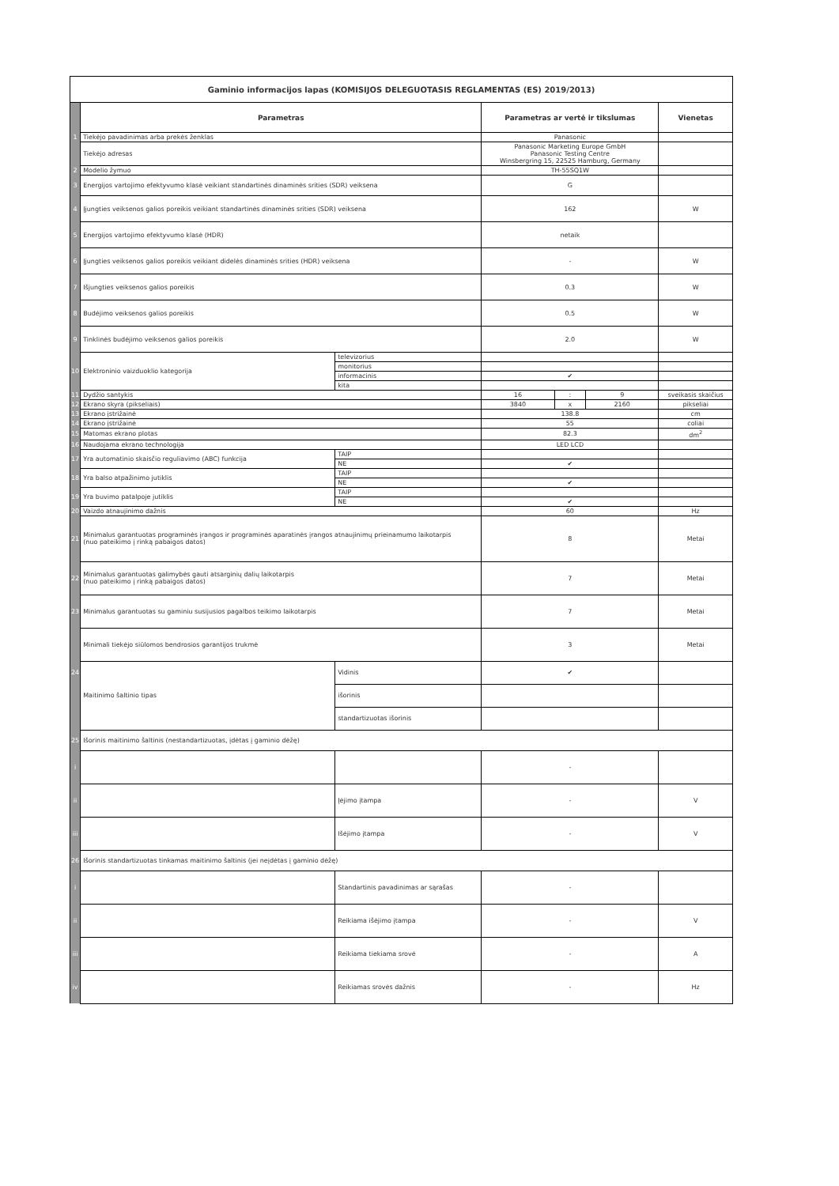| Gaminio informacijos lapas (KOMISIJOS DELEGUOTASIS REGLAMENTAS (ES) 2019/2013) | | | | | | |
| | Parametras | | Parametras ar vertė ir tikslumas | | | Vienetas |
| 1 | Tiekėjo pavadinimas arba prekės ženklas | | Panasonic | | | |
| | Tiekėjo adresas | | Panasonic Marketing Europe GmbH Panasonic Testing Centre Winsbergring 15, 22525 Hamburg, Germany | | | |
| 2 | Modelio žymuo | | TH-55SQ1W | | | |
| 3 | Energijos vartojimo efektyvumo klasė veikiant standartinės dinaminės srities (SDR) veiksena | | G | | | |
| 4 | Įjungties veiksenos galios poreikis veikiant standartinės dinaminės srities (SDR) veiksena | | 162 | | | W |
| 5 | Energijos vartojimo efektyvumo klasė (HDR) | | netaik | | | |
| 6 | Įjungties veiksenos galios poreikis veikiant didelės dinaminės srities (HDR) veiksena | | - | | | W |
| 7 | Išjungties veiksenos galios poreikis | | 0.3 | | | W |
| 8 | Budėjimo veiksenos galios poreikis | | 0.5 | | | W |
| 9 | Tinklinės budėjimo veiksenos galios poreikis | | 2.0 | | | W |
| 10 | Elektroninio vaizduoklio kategorija | televizorius | | | | |
| | | monitorius | | | | |
| | | informacinis | ✔ | | | |
| | | kita | | | | |
| 11 | Dydžio santykis | | 16 | : | 9 | sveikasis skaičius |
| 12 | Ekrano skyra (pikseliais) | | 3840 | x | 2160 | pikseliai |
| 13 | Ekrano įstrižainė | | 138.8 | | | cm |
| 14 | Ekrano įstrižainė | | 55 | | | coliai |
| 15 | Matomas ekrano plotas | | 82.3 | | | dm<sup>2</sup> |
| 16 | Naudojama ekrano technologija | | LED LCD | | | |
| 17 | Yra automatinio skaisčio reguliavimo (ABC) funkcija | TAIP | | | | |
| | | NE | ✔ | | | |
| 18 | Yra balso atpažinimo jutiklis | TAIP | | | | |
| | | NE | ✔ | | | |
| 19 | Yra buvimo patalpoje jutiklis | TAIP | | | | |
| | | NE | ✔ | | | |
| 20 | Vaizdo atnaujinimo dažnis | | 60 | | | Hz |
| 21 | Minimalus garantuotas programinės įrangos ir programinės aparatinės įrangos atnaujinimų prieinamumo laikotarpis (nuo pateikimo į rinką pabaigos datos) | | 8 | | | Metai |
| 22 | Minimalus garantuotas galimybės gauti atsarginių dalių laikotarpis (nuo pateikimo į rinką pabaigos datos) | | 7 | | | Metai |
| 23 | Minimalus garantuotas su gaminiu susijusios pagalbos teikimo laikotarpis | | 7 | | | Metai |
| | Minimali tiekėjo siūlomos bendrosios garantijos trukmė | | 3 | | | Metai |
| 24 | Maitinimo šaltinio tipas | Vidinis | ✔ | | | |
| | | išorinis | | | | |
| | | standartizuotas išorinis | | | | |
| 25 | Išorinis maitinimo šaltinis (nestandartizuotas, įdėtas į gaminio dėžę) | | | | | |
| i | | | - | | | |
| ii | | Įėjimo įtampa | - | | | V |
| iii | | Išėjimo įtampa | - | | | V |
| 26 | Išorinis standartizuotas tinkamas maitinimo šaltinis (jei neįdėtas į gaminio dėžę) | | | | | |
| i | | Standartinis pavadinimas ar sąrašas | - | | | |
| ii | | Reikiama išėjimo įtampa | - | | | V |
| iii | | Reikiama tiekiama srovė | - | | | A |
| iv | | Reikiamas srovės dažnis | - | | | Hz |